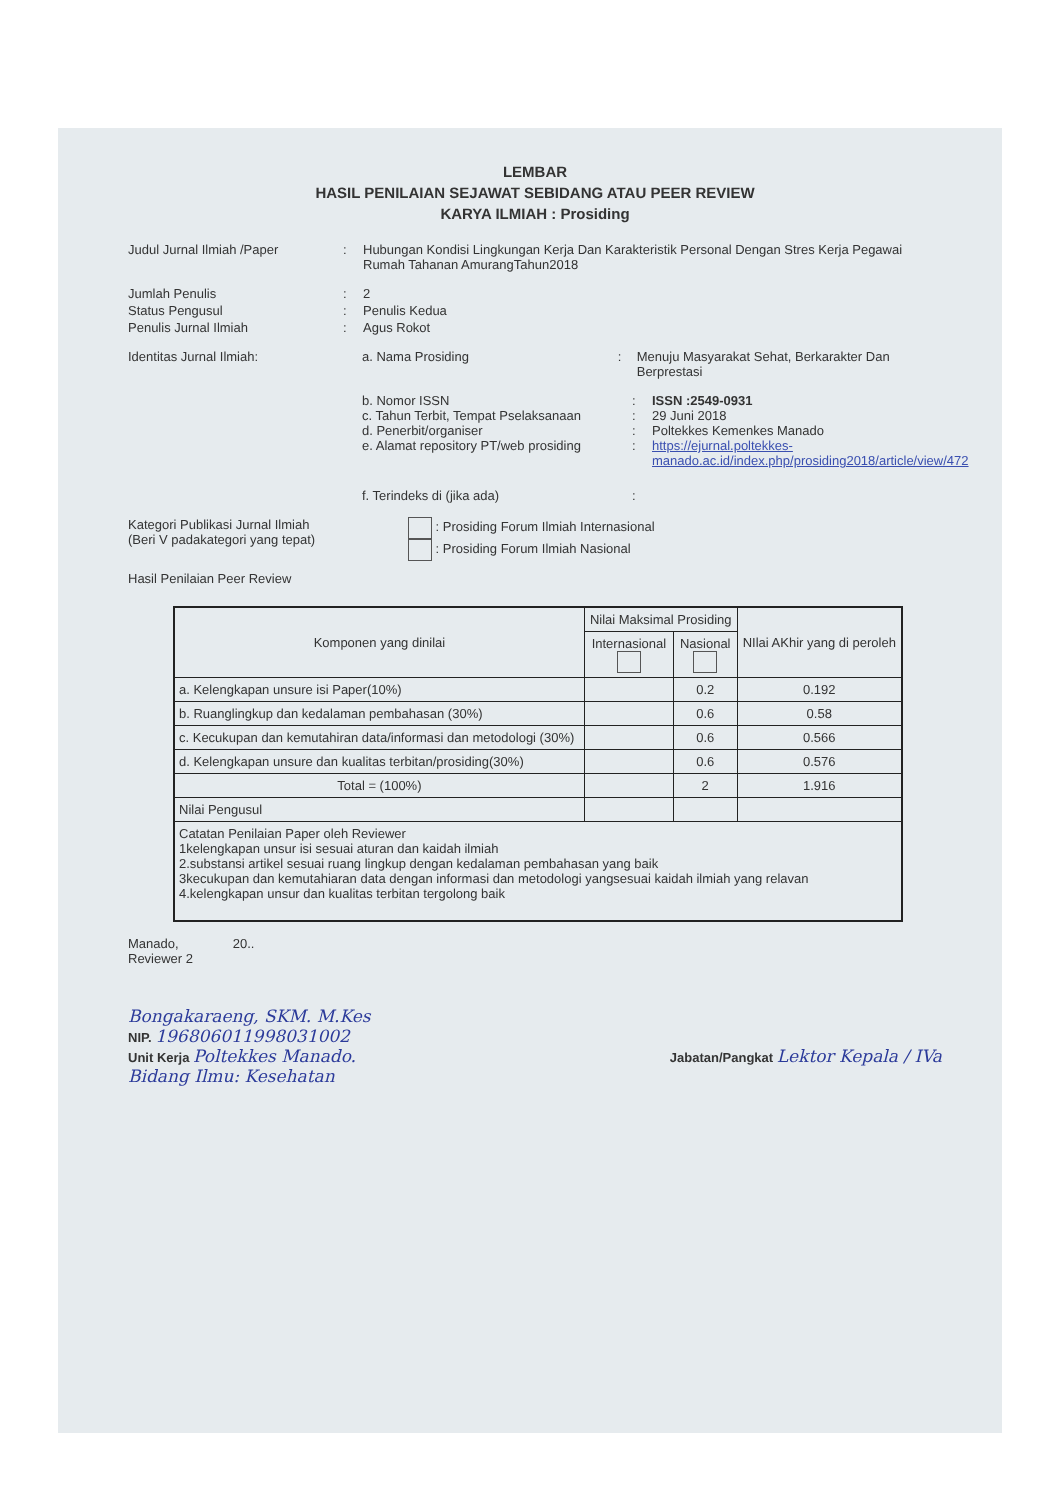LEMBAR
HASIL PENILAIAN SEJAWAT SEBIDANG ATAU PEER REVIEW
KARYA ILMIAH : Prosiding
Judul Jurnal Ilmiah /Paper : Hubungan Kondisi Lingkungan Kerja Dan Karakteristik Personal Dengan Stres Kerja Pegawai Rumah Tahanan AmurangTahun2018
Jumlah Penulis : 2
Status Pengusul : Penulis Kedua
Penulis Jurnal Ilmiah : Agus Rokot
Identitas Jurnal Ilmiah: a. Nama Prosiding : Menuju Masyarakat Sehat, Berkarakter Dan Berprestasi
b. Nomor ISSN : ISSN :2549-0931
c. Tahun Terbit, Tempat Pselaksanaan
: 29 Juni 2018
d. Penerbit/organiser : Poltekkes Kemenkes Manado
e. Alamat repository PT/web prosiding
: https://ejurnal.poltekkes-manado.ac.id/index.php/prosiding2018/article/view/472
f. Terindeks di (jika ada) :
Kategori Publikasi Jurnal Ilmiah
(Beri V padakategori yang tepat)
: Prosiding Forum Ilmiah Internasional
: Prosiding Forum Ilmiah Nasional
Hasil Penilaian Peer Review
| Komponen yang dinilai | Nilai Maksimal Prosiding | | NIlai AKhir yang di peroleh |
| --- | --- | --- | --- |
| | Internasional | Nasional | |
| a. Kelengkapan unsure isi Paper(10%) | | 0.2 | 0.192 |
| b. Ruanglingkup dan kedalaman pembahasan (30%) | | 0.6 | 0.58 |
| c. Kecukupan dan kemutahiran data/informasi dan metodologi (30%) | | 0.6 | 0.566 |
| d. Kelengkapan unsure dan kualitas terbitan/prosiding(30%) | | 0.6 | 0.576 |
| Total = (100%) | | 2 | 1.916 |
| Nilai Pengusul | | | |
| Catatan Penilaian Paper oleh Reviewer 1kelengkapan unsur isi sesuai aturan dan kaidah ilmiah 2.substansi artikel sesuai ruang lingkup dengan kedalaman pembahasan yang baik 3kecukupan dan kemutahiaran data dengan informasi dan metodologi yangsesuai kaidah ilmiah yang relavan 4.kelengkapan unsur dan kualitas terbitan tergolong baik | | | |
Manado, 20..
Reviewer 2
Bongakaraeng, SKM. M.Kes
NIP. 196806011998031002
Unit Kerja Poltekkes Manado.
Bidang Ilmu: Kesehatan
Jabatan/Pangkat Lektor Kepala / IVa